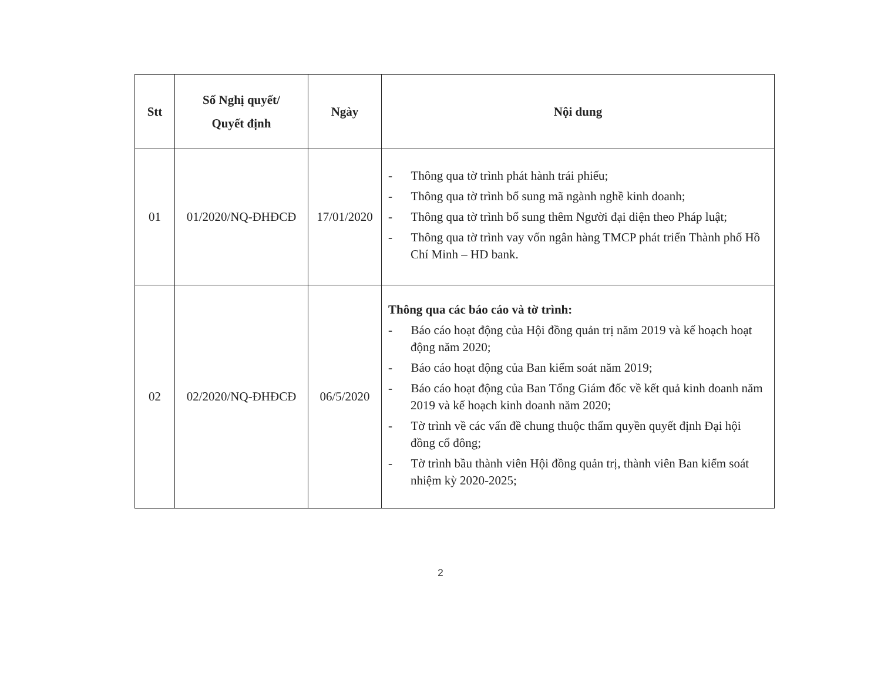| Stt | Số Nghị quyết/ Quyết định | Ngày | Nội dung |
| --- | --- | --- | --- |
| 01 | 01/2020/NQ-ĐHĐCĐ | 17/01/2020 | - Thông qua tờ trình phát hành trái phiếu; - Thông qua tờ trình bổ sung mã ngành nghề kinh doanh; - Thông qua tờ trình bổ sung thêm Người đại diện theo Pháp luật; - Thông qua tờ trình vay vốn ngân hàng TMCP phát triển Thành phố Hồ Chí Minh – HD bank. |
| 02 | 02/2020/NQ-ĐHĐCĐ | 06/5/2020 | Thông qua các báo cáo và tờ trình: - Báo cáo hoạt động của Hội đồng quản trị năm 2019 và kế hoạch hoạt động năm 2020; - Báo cáo hoạt động của Ban kiểm soát năm 2019; - Báo cáo hoạt động của Ban Tổng Giám đốc về kết quả kinh doanh năm 2019 và kế hoạch kinh doanh năm 2020; - Tờ trình về các vấn đề chung thuộc thẩm quyền quyết định Đại hội đồng cổ đông; - Tờ trình bầu thành viên Hội đồng quản trị, thành viên Ban kiểm soát nhiệm kỳ 2020-2025; |
2